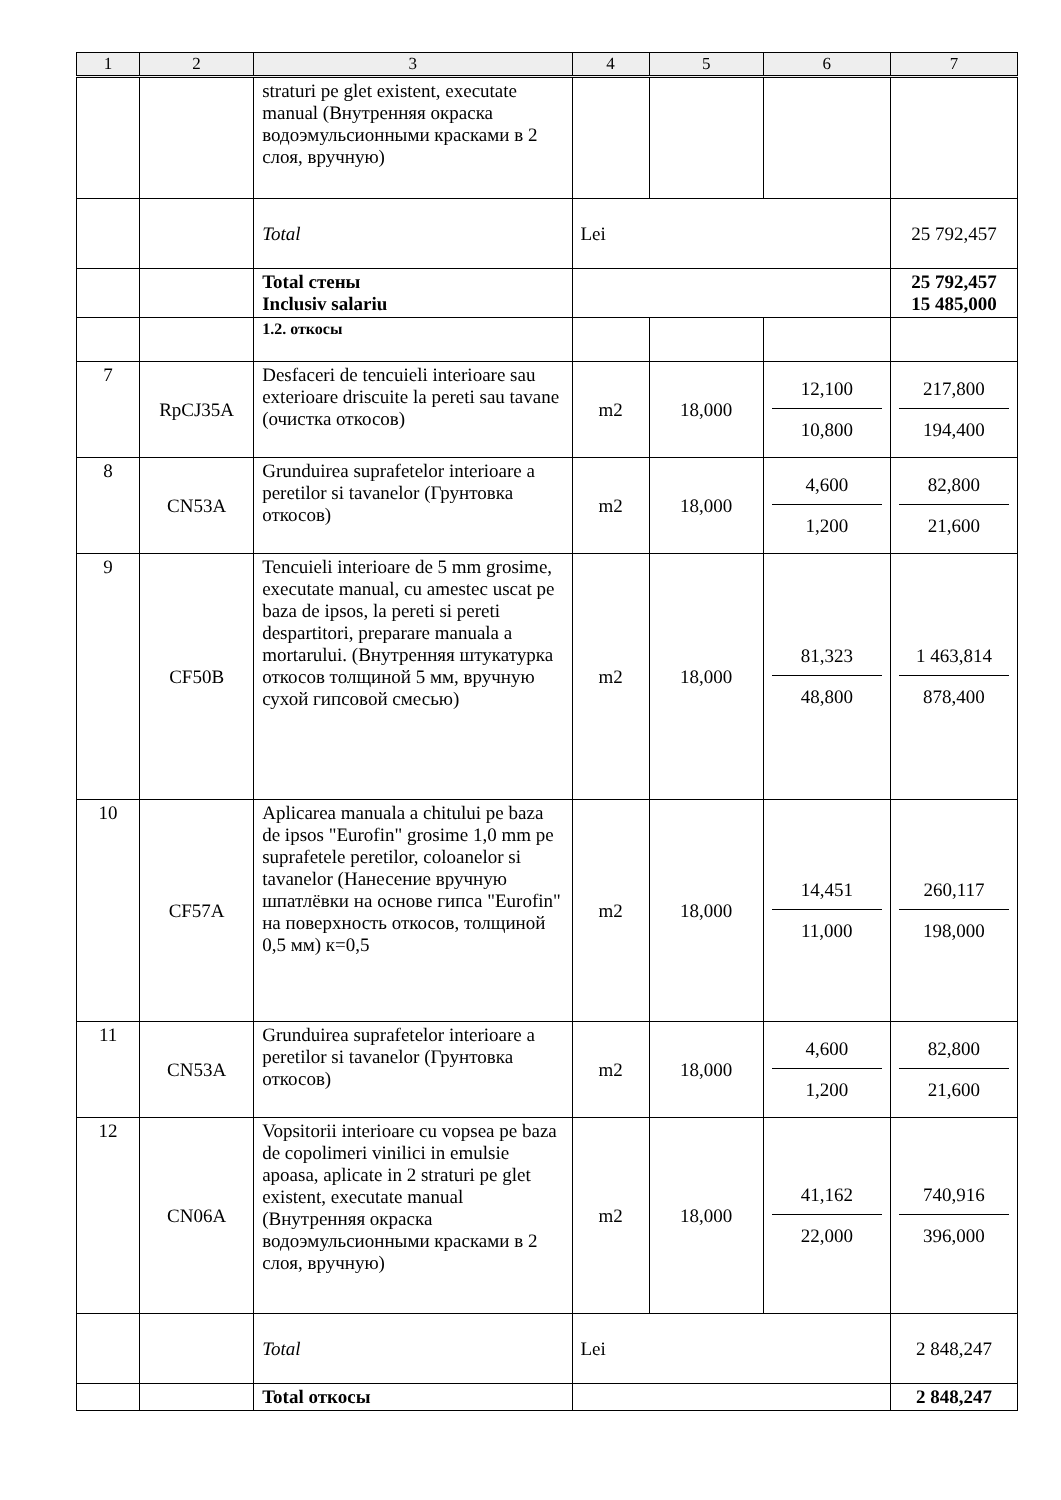| 1 | 2 | 3 | 4 | 5 | 6 | 7 |
| --- | --- | --- | --- | --- | --- | --- |
| | | straturi pe glet existent, executate manual (Внутренняя окраска водоэмульсионными красками в 2 слоя, вручную) | | | | |
| | | Total | Lei | | | 25 792,457 |
| | | Total стены Inclusiv salariu | | | | 25 792,457 15 485,000 |
| | | 1.2. откосы | | | | |
| 7 | RpCJ35A | Desfaceri de tencuieli interioare sau exterioare driscuite la pereti sau tavane (очистка откосов) | m2 | 18,000 | 12,100 10,800 | 217,800 194,400 |
| 8 | CN53A | Grunduirea suprafetelor interioare a peretilor si tavanelor (Грунтовка откосов) | m2 | 18,000 | 4,600 1,200 | 82,800 21,600 |
| 9 | CF50B | Tencuieli interioare de 5 mm grosime, executate manual, cu amestec uscat pe baza de ipsos, la pereti si pereti despartitori, preparare manuala a mortarului. (Внутренняя штукатурка откосов толщиной 5 мм, вручную сухой гипсовой смесью) | m2 | 18,000 | 81,323 48,800 | 1 463,814 878,400 |
| 10 | CF57A | Aplicarea manuala a chitului pe baza de ipsos "Eurofin" grosime 1,0 mm pe suprafetele peretilor, coloanelor si tavanelor (Нанесение вручную шпатлёвки на основе гипса "Eurofin" на поверхность откосов, толщиной 0,5 мм) к=0,5 | m2 | 18,000 | 14,451 11,000 | 260,117 198,000 |
| 11 | CN53A | Grunduirea suprafetelor interioare a peretilor si tavanelor (Грунтовка откосов) | m2 | 18,000 | 4,600 1,200 | 82,800 21,600 |
| 12 | CN06A | Vopsitorii interioare cu vopsea pe baza de copolimeri vinilici in emulsie apoasa, aplicate in 2 straturi pe glet existent, executate manual (Внутренняя окраска водоэмульсионными красками в 2 слоя, вручную) | m2 | 18,000 | 41,162 22,000 | 740,916 396,000 |
| | | Total | Lei | | | 2 848,247 |
| | | Total откосы | | | | 2 848,247 |